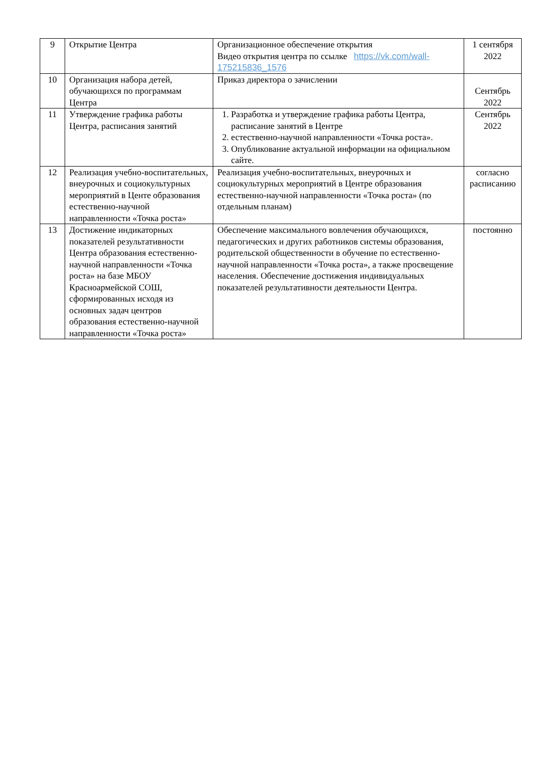| 9 | Открытие Центра | Организационное обеспечение открытия Видео открытия центра по ссылке https://vk.com/wall-175215836_1576 | 1 сентября 2022 |
| 10 | Организация набора детей, обучающихся по программам Центра | Приказ директора о зачислении | Сентябрь 2022 |
| 11 | Утверждение графика работы Центра, расписания занятий | 1. Разработка и утверждение графика работы Центра, расписание занятий в Центре 2. естественно-научной направленности «Точка роста». 3. Опубликование актуальной информации на официальном сайте. | Сентябрь 2022 |
| 12 | Реализация учебно-воспитательных, внеурочных и социокультурных мероприятий в Центе образования естественно-научной направленности «Точка роста» | Реализация учебно-воспитательных, внеурочных и социокультурных мероприятий в Центре образования естественно-научной направленности «Точка роста» (по отдельным планам) | согласно расписанию |
| 13 | Достижение индикаторных показателей результативности Центра образования естественно-научной направленности «Точка роста» на базе МБОУ Красноармейской СОШ, сформированных исходя из основных задач центров образования естественно-научной направленности «Точка роста» | Обеспечение максимального вовлечения обучающихся, педагогических и других работников системы образования, родительской общественности в обучение по естественно-научной направленности «Точка роста», а также просвещение населения. Обеспечение достижения индивидуальных показателей результативности деятельности Центра. | постоянно |